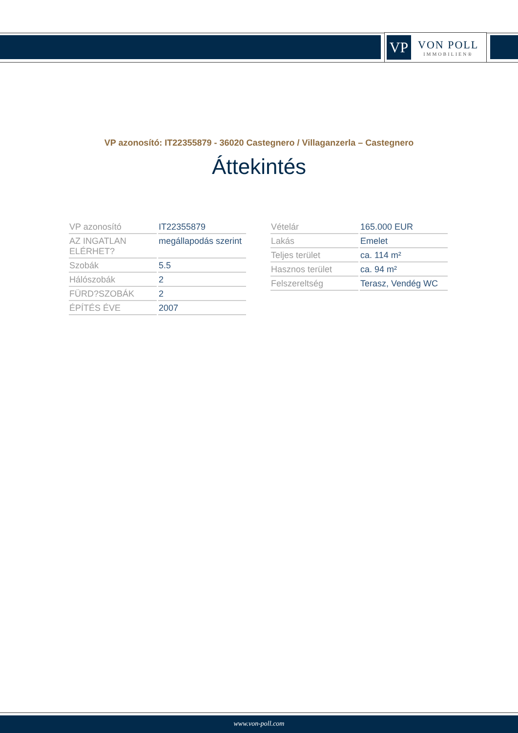VP
VON POLL
IMMOBILIEN®
VP azonosító: IT22355879 - 36020 Castegnero / Villaganzerla – Castegnero
Áttekintés
| VP azonosító | IT22355879 |
| AZ INGATLAN ELÉRHET? | megállapodás szerint |
| Szobák | 5.5 |
| Hálószobák | 2 |
| FÜRD?SZOBÁK | 2 |
| ÉPÍTÉS ÉVE | 2007 |
| Vételár | 165.000 EUR |
| Lakás | Emelet |
| Teljes terület | ca. 114 m² |
| Hasznos terület | ca. 94 m² |
| Felszereltség | Terasz, Vendég WC |
www.von-poll.com